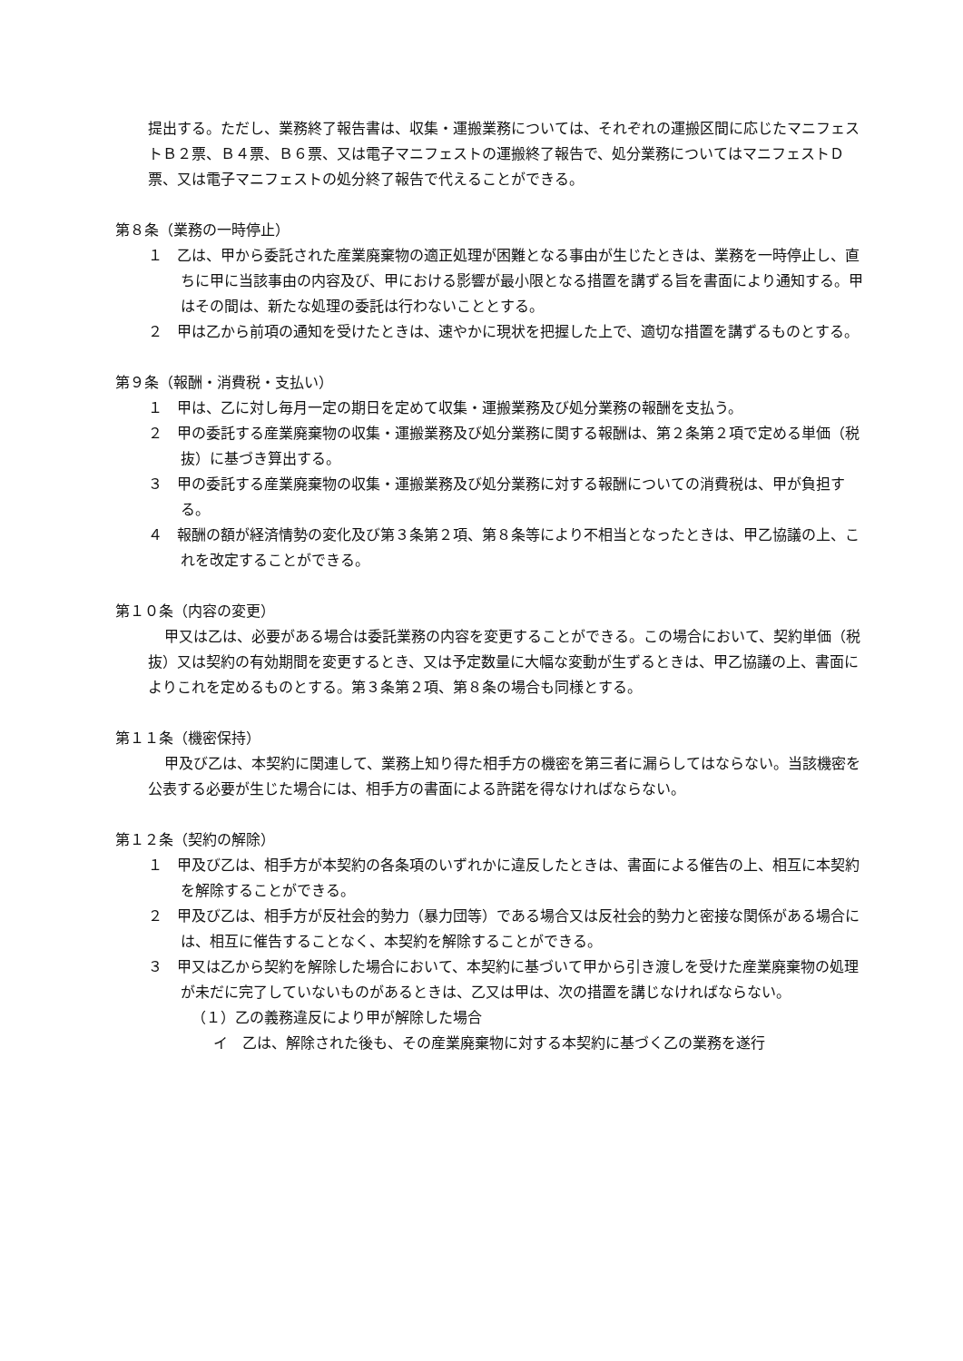提出する。ただし、業務終了報告書は、収集・運搬業務については、それぞれの運搬区間に応じたマニフェストＢ２票、Ｂ４票、Ｂ６票、又は電子マニフェストの運搬終了報告で、処分業務についてはマニフェストＤ票、又は電子マニフェストの処分終了報告で代えることができる。
第８条（業務の一時停止）
１　乙は、甲から委託された産業廃棄物の適正処理が困難となる事由が生じたときは、業務を一時停止し、直ちに甲に当該事由の内容及び、甲における影響が最小限となる措置を講ずる旨を書面により通知する。甲はその間は、新たな処理の委託は行わないこととする。
２　甲は乙から前項の通知を受けたときは、速やかに現状を把握した上で、適切な措置を講ずるものとする。
第９条（報酬・消費税・支払い）
１　甲は、乙に対し毎月一定の期日を定めて収集・運搬業務及び処分業務の報酬を支払う。
２　甲の委託する産業廃棄物の収集・運搬業務及び処分業務に関する報酬は、第２条第２項で定める単価（税抜）に基づき算出する。
３　甲の委託する産業廃棄物の収集・運搬業務及び処分業務に対する報酬についての消費税は、甲が負担する。
４　報酬の額が経済情勢の変化及び第３条第２項、第８条等により不相当となったときは、甲乙協議の上、これを改定することができる。
第１０条（内容の変更）
甲又は乙は、必要がある場合は委託業務の内容を変更することができる。この場合において、契約単価（税抜）又は契約の有効期間を変更するとき、又は予定数量に大幅な変動が生ずるときは、甲乙協議の上、書面によりこれを定めるものとする。第３条第２項、第８条の場合も同様とする。
第１１条（機密保持）
甲及び乙は、本契約に関連して、業務上知り得た相手方の機密を第三者に漏らしてはならない。当該機密を公表する必要が生じた場合には、相手方の書面による許諾を得なければならない。
第１２条（契約の解除）
１　甲及び乙は、相手方が本契約の各条項のいずれかに違反したときは、書面による催告の上、相互に本契約を解除することができる。
２　甲及び乙は、相手方が反社会的勢力（暴力団等）である場合又は反社会的勢力と密接な関係がある場合には、相互に催告することなく、本契約を解除することができる。
３　甲又は乙から契約を解除した場合において、本契約に基づいて甲から引き渡しを受けた産業廃棄物の処理が未だに完了していないものがあるときは、乙又は甲は、次の措置を講じなければならない。
（１）乙の義務違反により甲が解除した場合
イ　乙は、解除された後も、その産業廃棄物に対する本契約に基づく乙の業務を遂行